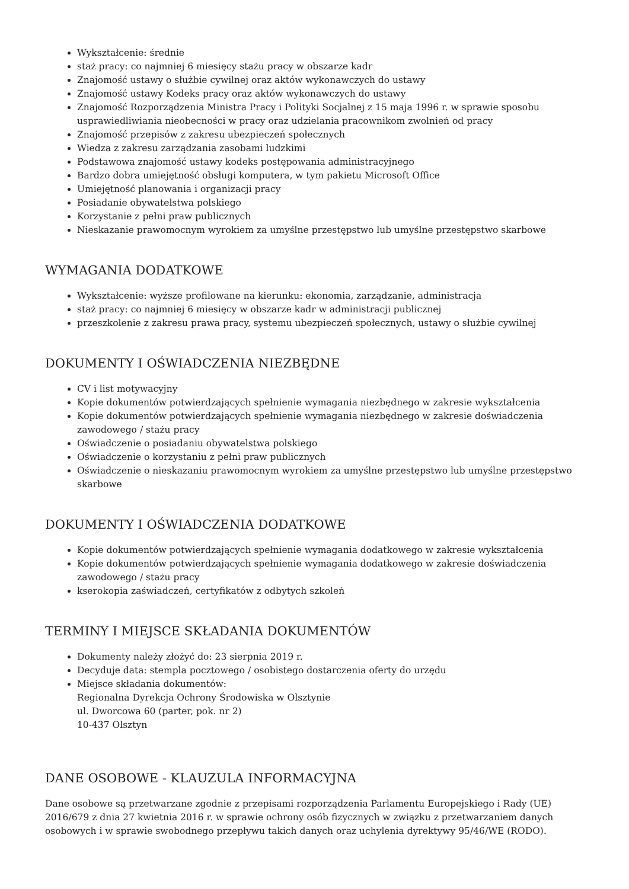Wykształcenie: średnie
staż pracy: co najmniej 6 miesięcy stażu pracy w obszarze kadr
Znajomość ustawy o służbie cywilnej oraz aktów wykonawczych do ustawy
Znajomość ustawy Kodeks pracy oraz aktów wykonawczych do ustawy
Znajomość Rozporządzenia Ministra Pracy i Polityki Socjalnej z 15 maja 1996 r. w sprawie sposobu usprawiedliwiania nieobecności w pracy oraz udzielania pracownikom zwolnień od pracy
Znajomość przepisów z zakresu ubezpieczeń społecznych
Wiedza z zakresu zarządzania zasobami ludzkimi
Podstawowa znajomość ustawy kodeks postępowania administracyjnego
Bardzo dobra umiejętność obsługi komputera, w tym pakietu Microsoft Office
Umiejętność planowania i organizacji pracy
Posiadanie obywatelstwa polskiego
Korzystanie z pełni praw publicznych
Nieskazanie prawomocnym wyrokiem za umyślne przestępstwo lub umyślne przestępstwo skarbowe
WYMAGANIA DODATKOWE
Wykształcenie: wyższe profilowane na kierunku: ekonomia, zarządzanie, administracja
staż pracy: co najmniej 6 miesięcy w obszarze kadr w administracji publicznej
przeszkolenie z zakresu prawa pracy, systemu ubezpieczeń społecznych, ustawy o służbie cywilnej
DOKUMENTY I OŚWIADCZENIA NIEZBĘDNE
CV i list motywacyjny
Kopie dokumentów potwierdzających spełnienie wymagania niezbędnego w zakresie wykształcenia
Kopie dokumentów potwierdzających spełnienie wymagania niezbędnego w zakresie doświadczenia zawodowego / stażu pracy
Oświadczenie o posiadaniu obywatelstwa polskiego
Oświadczenie o korzystaniu z pełni praw publicznych
Oświadczenie o nieskazaniu prawomocnym wyrokiem za umyślne przestępstwo lub umyślne przestępstwo skarbowe
DOKUMENTY I OŚWIADCZENIA DODATKOWE
Kopie dokumentów potwierdzających spełnienie wymagania dodatkowego w zakresie wykształcenia
Kopie dokumentów potwierdzających spełnienie wymagania dodatkowego w zakresie doświadczenia zawodowego / stażu pracy
kserokopia zaświadczeń, certyfikatów z odbytych szkoleń
TERMINY I MIEJSCE SKŁADANIA DOKUMENTÓW
Dokumenty należy złożyć do: 23 sierpnia 2019 r.
Decyduje data: stempla pocztowego / osobistego dostarczenia oferty do urzędu
Miejsce składania dokumentów:
Regionalna Dyrekcja Ochrony Środowiska w Olsztynie
ul. Dworcowa 60 (parter, pok. nr 2)
10-437 Olsztyn
DANE OSOBOWE - KLAUZULA INFORMACYJNA
Dane osobowe są przetwarzane zgodnie z przepisami rozporządzenia Parlamentu Europejskiego i Rady (UE) 2016/679 z dnia 27 kwietnia 2016 r. w sprawie ochrony osób fizycznych w związku z przetwarzaniem danych osobowych i w sprawie swobodnego przepływu takich danych oraz uchylenia dyrektywy 95/46/WE (RODO).